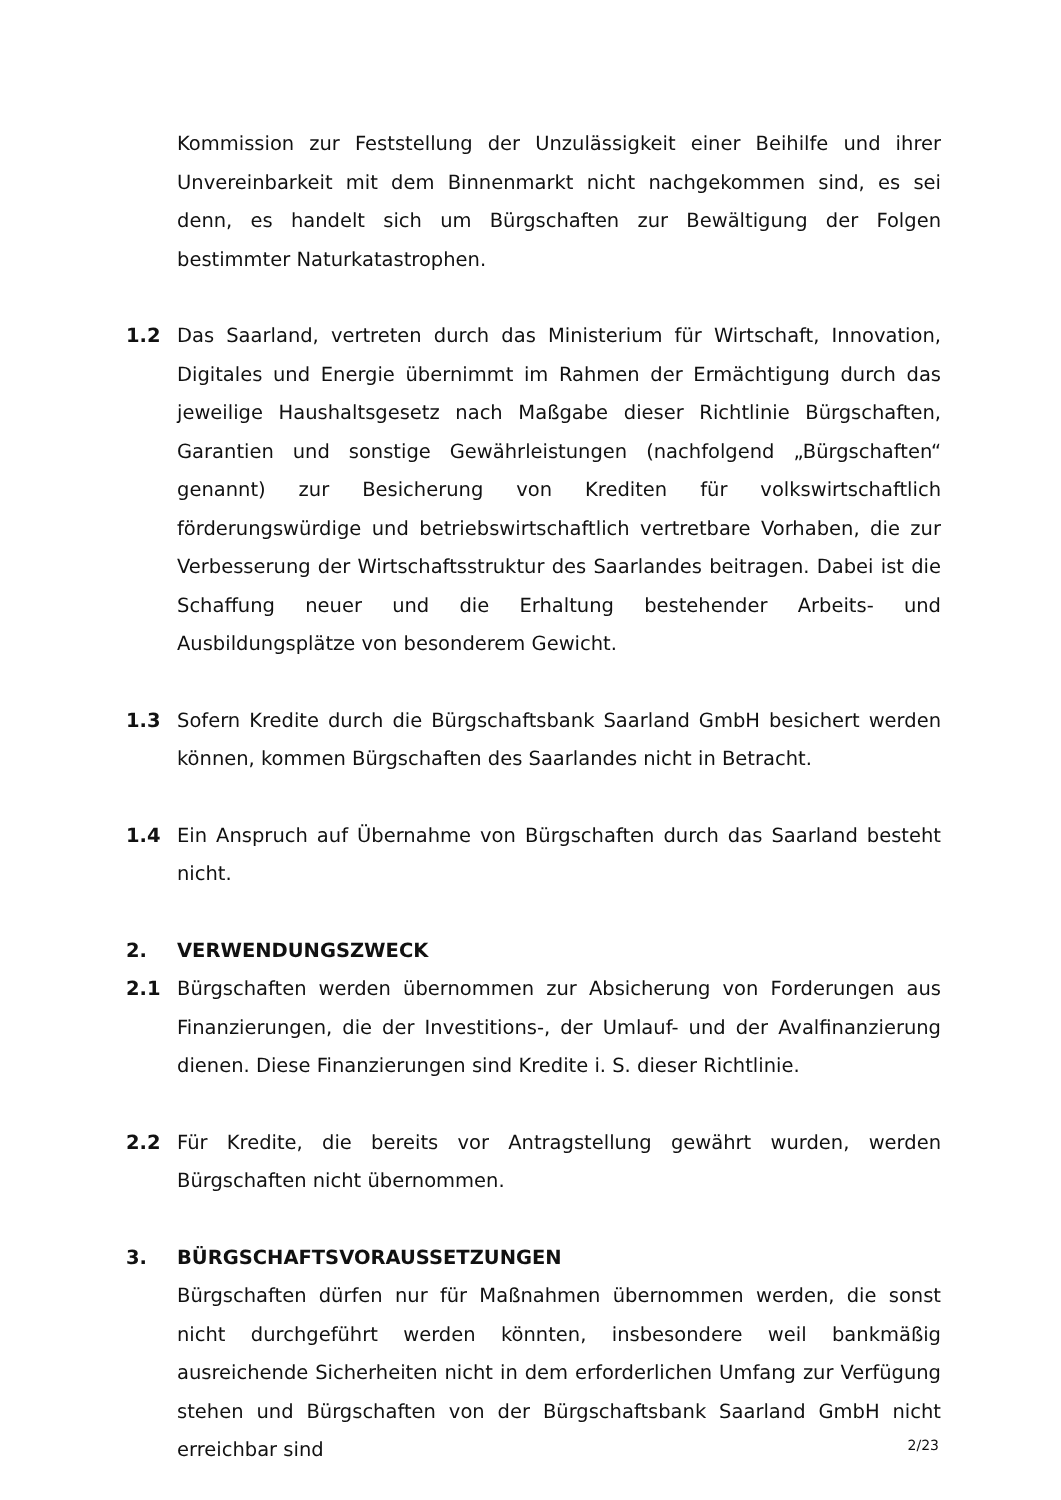Kommission zur Feststellung der Unzulässigkeit einer Beihilfe und ihrer Unvereinbarkeit mit dem Binnenmarkt nicht nachgekommen sind, es sei denn, es handelt sich um Bürgschaften zur Bewältigung der Folgen bestimmter Naturkatastrophen.
1.2 Das Saarland, vertreten durch das Ministerium für Wirtschaft, Innovation, Digitales und Energie übernimmt im Rahmen der Ermächtigung durch das jeweilige Haushaltsgesetz nach Maßgabe dieser Richtlinie Bürgschaften, Garantien und sonstige Gewährleistungen (nachfolgend „Bürgschaften“ genannt) zur Besicherung von Krediten für volkswirtschaftlich förderungswürdige und betriebswirtschaftlich vertretbare Vorhaben, die zur Verbesserung der Wirtschaftsstruktur des Saarlandes beitragen. Dabei ist die Schaffung neuer und die Erhaltung bestehender Arbeits- und Ausbildungsplätze von besonderem Gewicht.
1.3 Sofern Kredite durch die Bürgschaftsbank Saarland GmbH besichert werden können, kommen Bürgschaften des Saarlandes nicht in Betracht.
1.4 Ein Anspruch auf Übernahme von Bürgschaften durch das Saarland besteht nicht.
2. VERWENDUNGSZWECK
2.1 Bürgschaften werden übernommen zur Absicherung von Forderungen aus Finanzierungen, die der Investitions-, der Umlauf- und der Avalfinanzierung dienen. Diese Finanzierungen sind Kredite i. S. dieser Richtlinie.
2.2 Für Kredite, die bereits vor Antragstellung gewährt wurden, werden Bürgschaften nicht übernommen.
3. BÜRGSCHAFTSVORAUSSETZUNGEN
Bürgschaften dürfen nur für Maßnahmen übernommen werden, die sonst nicht durchgeführt werden könnten, insbesondere weil bankmäßig ausreichende Sicherheiten nicht in dem erforderlichen Umfang zur Verfügung stehen und Bürgschaften von der Bürgschaftsbank Saarland GmbH nicht erreichbar sind
2/23